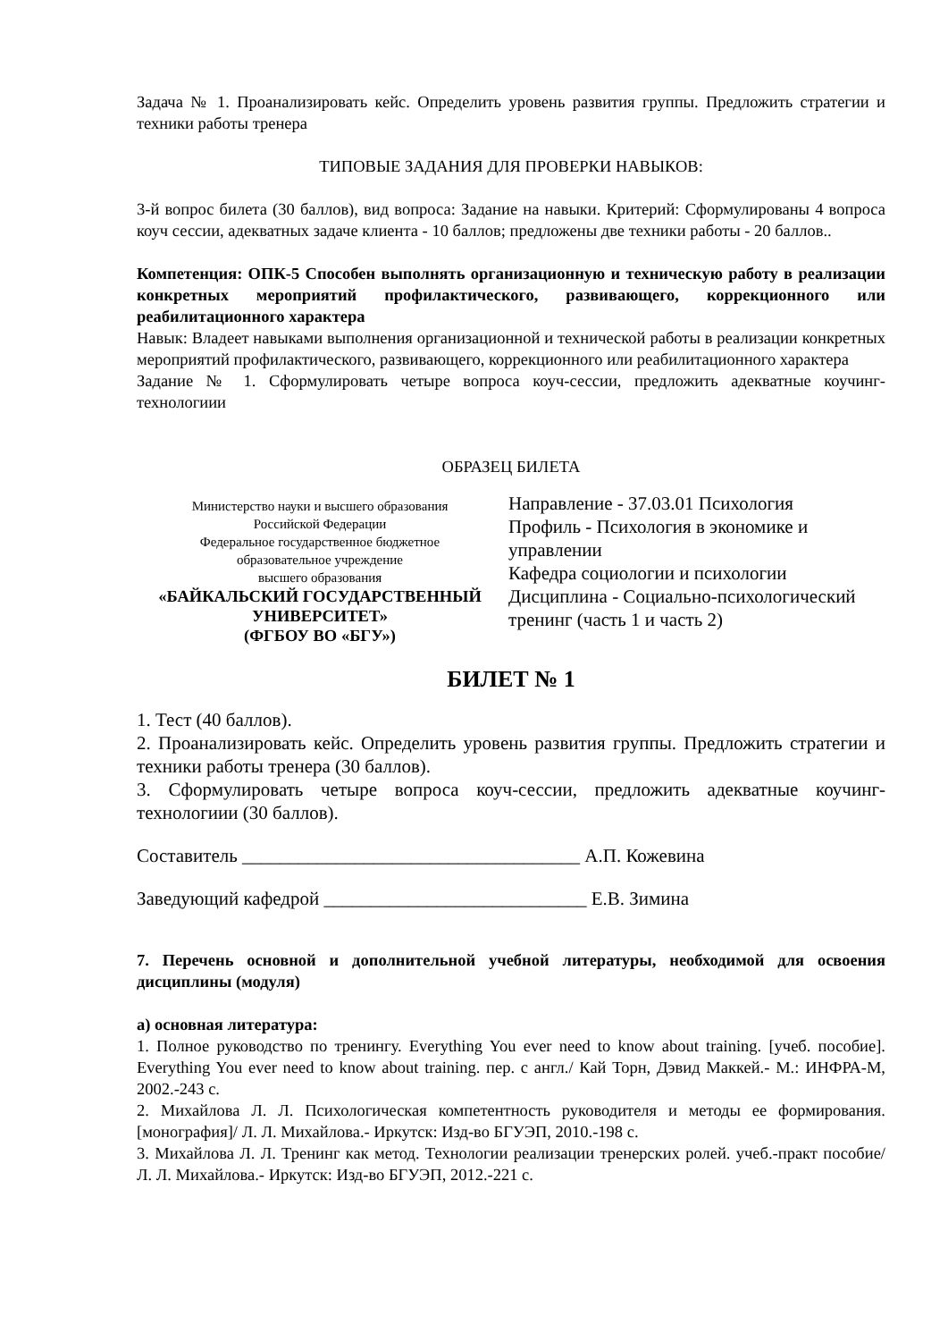Задача № 1. Проанализировать кейс. Определить уровень развития группы. Предложить стратегии и техники работы тренера
ТИПОВЫЕ ЗАДАНИЯ ДЛЯ ПРОВЕРКИ НАВЫКОВ:
3-й вопрос билета (30 баллов), вид вопроса: Задание на навыки. Критерий: Сформулированы 4 вопроса коуч сессии, адекватных задаче клиента - 10 баллов; предложены две техники работы - 20 баллов..
Компетенция: ОПК-5 Способен выполнять организационную и техническую работу в реализации конкретных мероприятий профилактического, развивающего, коррекционного или реабилитационного характера
Навык: Владеет навыками выполнения организационной и технической работы в реализации конкретных мероприятий профилактического, развивающего, коррекционного или реабилитационного характера
Задание № 1. Сформулировать четыре вопроса коуч-сессии, предложить адекватные коучинг-технологиии
ОБРАЗЕЦ БИЛЕТА
Министерство науки и высшего образования
Российской Федерации
Федеральное государственное бюджетное
образовательное учреждение
высшего образования
«БАЙКАЛЬСКИЙ ГОСУДАРСТВЕННЫЙ
УНИВЕРСИТЕТ»
(ФГБОУ ВО «БГУ»)
Направление - 37.03.01 Психология
Профиль - Психология в экономике и управлении
Кафедра социологии и психологии
Дисциплина - Социально-психологический тренинг (часть 1 и часть 2)
БИЛЕТ № 1
1. Тест (40 баллов).
2. Проанализировать кейс. Определить уровень развития группы. Предложить стратегии и техники работы тренера (30 баллов).
3. Сформулировать четыре вопроса коуч-сессии, предложить адекватные коучинг-технологиии (30 баллов).
Составитель ____________________________________ А.П. Кожевина
Заведующий кафедрой ____________________________ Е.В. Зимина
7. Перечень основной и дополнительной учебной литературы, необходимой для освоения дисциплины (модуля)
а) основная литература:
1. Полное руководство по тренингу. Everything You ever need to know about training. [учеб. пособие]. Everything You ever need to know about training. пер. с англ./ Кай Торн, Дэвид Маккей.- М.: ИНФРА-М, 2002.-243 с.
2. Михайлова Л. Л. Психологическая компетентность руководителя и методы ее формирования. [монография]/ Л. Л. Михайлова.- Иркутск: Изд-во БГУЭП, 2010.-198 с.
3. Михайлова Л. Л. Тренинг как метод. Технологии реализации тренерских ролей. учеб.-практ пособие/ Л. Л. Михайлова.- Иркутск: Изд-во БГУЭП, 2012.-221 с.